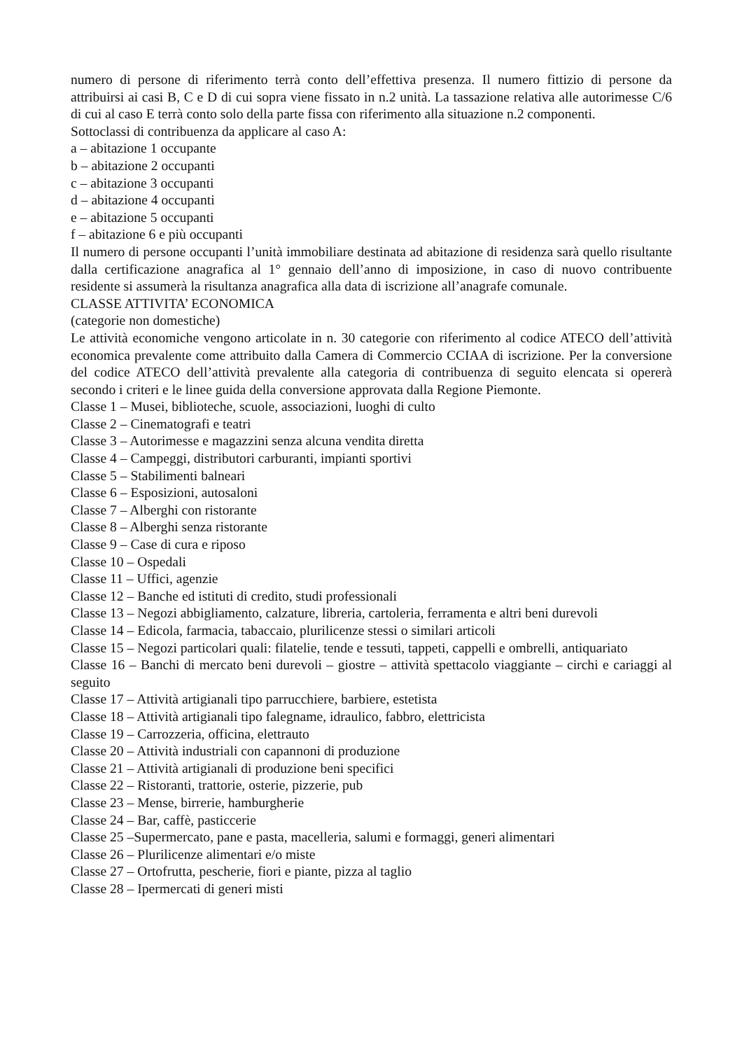numero di persone di riferimento terrà conto dell’effettiva presenza. Il numero fittizio di persone da attribuirsi ai casi B, C e D di cui sopra viene fissato in n.2 unità. La tassazione relativa alle autorimesse C/6 di cui al caso E terrà conto solo della parte fissa con riferimento alla situazione n.2 componenti.
Sottoclassi di contribuenza da applicare al caso A:
a – abitazione 1 occupante
b – abitazione 2 occupanti
c – abitazione 3 occupanti
d – abitazione 4 occupanti
e – abitazione 5 occupanti
f – abitazione 6 e più occupanti
Il numero di persone occupanti l’unità immobiliare destinata ad abitazione di residenza sarà quello risultante dalla certificazione anagrafica al 1° gennaio dell’anno di imposizione, in caso di nuovo contribuente residente si assumerà la risultanza anagrafica alla data di iscrizione all’anagrafe comunale.
CLASSE ATTIVITA’ ECONOMICA
(categorie non domestiche)
Le attività economiche vengono articolate in n. 30 categorie con riferimento al codice ATECO dell’attività economica prevalente come attribuito dalla Camera di Commercio CCIAA di iscrizione. Per la conversione del codice ATECO dell’attività prevalente alla categoria di contribuenza di seguito elencata si opererà secondo i criteri e le linee guida della conversione approvata dalla Regione Piemonte.
Classe 1 – Musei, biblioteche, scuole, associazioni, luoghi di culto
Classe 2 – Cinematografi e teatri
Classe 3 – Autorimesse e magazzini senza alcuna vendita diretta
Classe 4 – Campeggi, distributori carburanti, impianti sportivi
Classe 5 – Stabilimenti balneari
Classe 6 – Esposizioni, autosaloni
Classe 7 – Alberghi con ristorante
Classe 8 – Alberghi senza ristorante
Classe 9 – Case di cura e riposo
Classe 10 – Ospedali
Classe 11 – Uffici, agenzie
Classe 12 – Banche ed istituti di credito, studi professionali
Classe 13 – Negozi abbigliamento, calzature, libreria, cartoleria, ferramenta e altri beni durevoli
Classe 14 – Edicola, farmacia, tabaccaio, plurilicenze stessi o similari articoli
Classe 15 – Negozi particolari quali: filatelie, tende e tessuti, tappeti, cappelli e ombrelli, antiquariato
Classe 16 – Banchi di mercato beni durevoli – giostre – attività spettacolo viaggiante – circhi e cariaggi al seguito
Classe 17 – Attività artigianali tipo parrucchiere, barbiere, estetista
Classe 18 – Attività artigianali tipo falegname, idraulico, fabbro, elettricista
Classe 19 – Carrozzeria, officina, elettrauto
Classe 20 – Attività industriali con capannoni di produzione
Classe 21 – Attività artigianali di produzione beni specifici
Classe 22 – Ristoranti, trattorie, osterie, pizzerie, pub
Classe 23 – Mense, birrerie, hamburgherie
Classe 24 – Bar, caffè, pasticcerie
Classe 25 –Supermercato, pane e pasta, macelleria, salumi e formaggi, generi alimentari
Classe 26 – Plurilicenze alimentari e/o miste
Classe 27 – Ortofrutta, pescherie, fiori e piante, pizza al taglio
Classe 28 – Ipermercati di generi misti